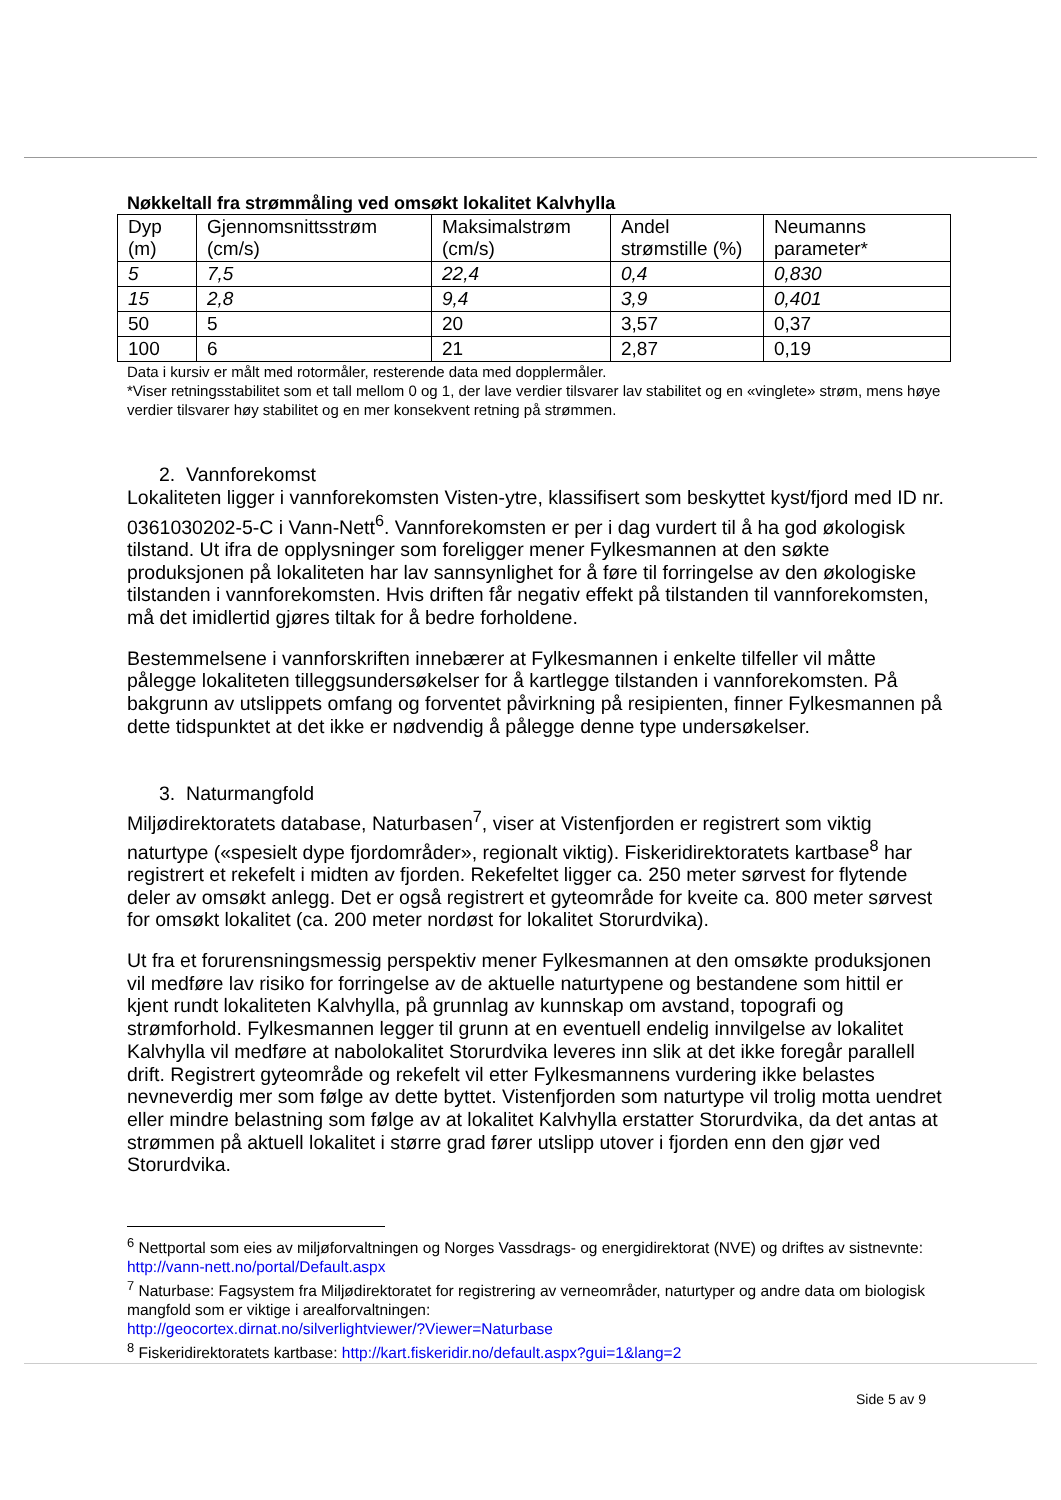Nøkkeltall fra strømmåling ved omsøkt lokalitet Kalvhylla
| Dyp (m) | Gjennomsnittsstrøm (cm/s) | Maksimalstrøm (cm/s) | Andel strømstille (%) | Neumanns parameter* |
| 5 | 7,5 | 22,4 | 0,4 | 0,830 |
| 15 | 2,8 | 9,4 | 3,9 | 0,401 |
| 50 | 5 | 20 | 3,57 | 0,37 |
| 100 | 6 | 21 | 2,87 | 0,19 |
Data i kursiv er målt med rotormåler, resterende data med dopplermåler.
*Viser retningsstabilitet som et tall mellom 0 og 1, der lave verdier tilsvarer lav stabilitet og en «vinglete» strøm, mens høye verdier tilsvarer høy stabilitet og en mer konsekvent retning på strømmen.
2. Vannforekomst
Lokaliteten ligger i vannforekomsten Visten-ytre, klassifisert som beskyttet kyst/fjord med ID nr. 0361030202-5-C i Vann-Nett<sup>6</sup>. Vannforekomsten er per i dag vurdert til å ha god økologisk tilstand. Ut ifra de opplysninger som foreligger mener Fylkesmannen at den søkte produksjonen på lokaliteten har lav sannsynlighet for å føre til forringelse av den økologiske tilstanden i vannforekomsten. Hvis driften får negativ effekt på tilstanden til vannforekomsten, må det imidlertid gjøres tiltak for å bedre forholdene.
Bestemmelsene i vannforskriften innebærer at Fylkesmannen i enkelte tilfeller vil måtte pålegge lokaliteten tilleggsundersøkelser for å kartlegge tilstanden i vannforekomsten. På bakgrunn av utslippets omfang og forventet påvirkning på resipienten, finner Fylkesmannen på dette tidspunktet at det ikke er nødvendig å pålegge denne type undersøkelser.
3. Naturmangfold
Miljødirektoratets database, Naturbasen<sup>7</sup>, viser at Vistenfjorden er registrert som viktig naturtype («spesielt dype fjordområder», regionalt viktig). Fiskeridirektoratets kartbase<sup>8</sup> har registrert et rekefelt i midten av fjorden. Rekefeltet ligger ca. 250 meter sørvest for flytende deler av omsøkt anlegg. Det er også registrert et gyteområde for kveite ca. 800 meter sørvest for omsøkt lokalitet (ca. 200 meter nordøst for lokalitet Storurdvika).
Ut fra et forurensningsmessig perspektiv mener Fylkesmannen at den omsøkte produksjonen vil medføre lav risiko for forringelse av de aktuelle naturtypene og bestandene som hittil er kjent rundt lokaliteten Kalvhylla, på grunnlag av kunnskap om avstand, topografi og strømforhold. Fylkesmannen legger til grunn at en eventuell endelig innvilgelse av lokalitet Kalvhylla vil medføre at nabolokalitet Storurdvika leveres inn slik at det ikke foregår parallell drift. Registrert gyteområde og rekefelt vil etter Fylkesmannens vurdering ikke belastes nevneverdig mer som følge av dette byttet. Vistenfjorden som naturtype vil trolig motta uendret eller mindre belastning som følge av at lokalitet Kalvhylla erstatter Storurdvika, da det antas at strømmen på aktuell lokalitet i større grad fører utslipp utover i fjorden enn den gjør ved Storurdvika.
<sup>6</sup> Nettportal som eies av miljøforvaltningen og Norges Vassdrags- og energidirektorat (NVE) og driftes av sistnevnte: http://vann-nett.no/portal/Default.aspx
<sup>7</sup> Naturbase: Fagsystem fra Miljødirektoratet for registrering av verneområder, naturtyper og andre data om biologisk mangfold som er viktige i arealforvaltningen:
http://geocortex.dirnat.no/silverlightviewer/?Viewer=Naturbase
<sup>8</sup> Fiskeridirektoratets kartbase: http://kart.fiskeridir.no/default.aspx?gui=1&lang=2
Side 5 av 9